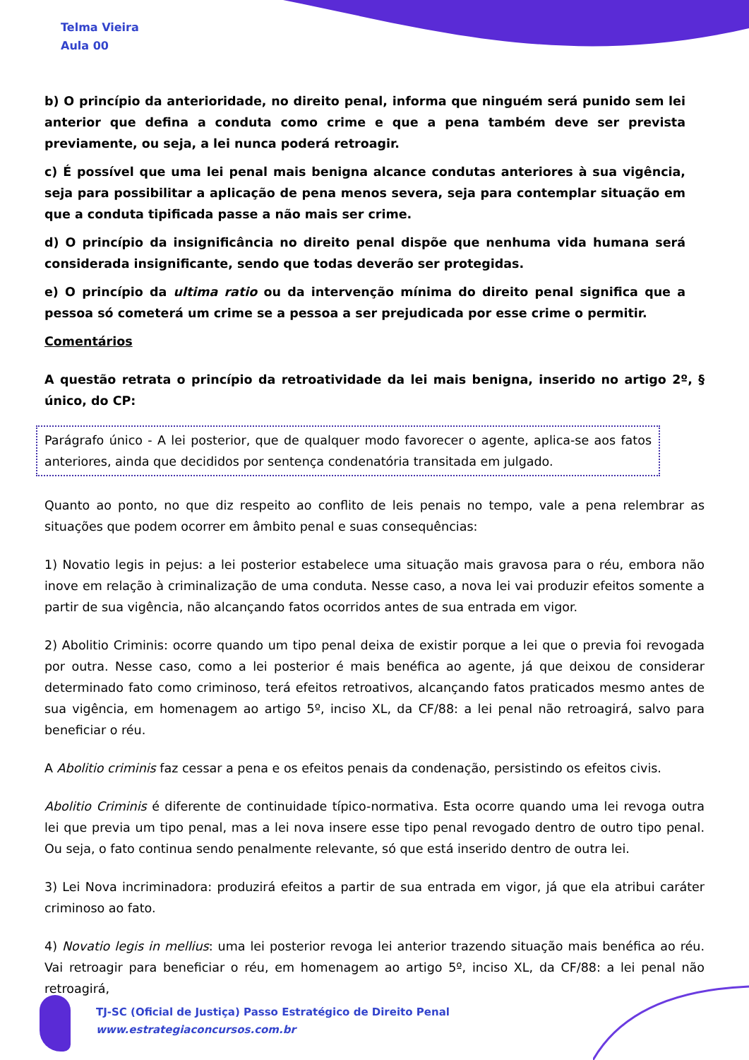Telma Vieira
Aula 00
b) O princípio da anterioridade, no direito penal, informa que ninguém será punido sem lei anterior que defina a conduta como crime e que a pena também deve ser prevista previamente, ou seja, a lei nunca poderá retroagir.
c) É possível que uma lei penal mais benigna alcance condutas anteriores à sua vigência, seja para possibilitar a aplicação de pena menos severa, seja para contemplar situação em que a conduta tipificada passe a não mais ser crime.
d) O princípio da insignificância no direito penal dispõe que nenhuma vida humana será considerada insignificante, sendo que todas deverão ser protegidas.
e) O princípio da ultima ratio ou da intervenção mínima do direito penal significa que a pessoa só cometerá um crime se a pessoa a ser prejudicada por esse crime o permitir.
Comentários
A questão retrata o princípio da retroatividade da lei mais benigna, inserido no artigo 2º, § único, do CP:
Parágrafo único - A lei posterior, que de qualquer modo favorecer o agente, aplica-se aos fatos anteriores, ainda que decididos por sentença condenatória transitada em julgado.
Quanto ao ponto, no que diz respeito ao conflito de leis penais no tempo, vale a pena relembrar as situações que podem ocorrer em âmbito penal e suas consequências:
1) Novatio legis in pejus: a lei posterior estabelece uma situação mais gravosa para o réu, embora não inove em relação à criminalização de uma conduta. Nesse caso, a nova lei vai produzir efeitos somente a partir de sua vigência, não alcançando fatos ocorridos antes de sua entrada em vigor.
2) Abolitio Criminis: ocorre quando um tipo penal deixa de existir porque a lei que o previa foi revogada por outra. Nesse caso, como a lei posterior é mais benéfica ao agente, já que deixou de considerar determinado fato como criminoso, terá efeitos retroativos, alcançando fatos praticados mesmo antes de sua vigência, em homenagem ao artigo 5º, inciso XL, da CF/88: a lei penal não retroagirá, salvo para beneficiar o réu.
A Abolitio criminis faz cessar a pena e os efeitos penais da condenação, persistindo os efeitos civis.
Abolitio Criminis é diferente de continuidade típico-normativa. Esta ocorre quando uma lei revoga outra lei que previa um tipo penal, mas a lei nova insere esse tipo penal revogado dentro de outro tipo penal. Ou seja, o fato continua sendo penalmente relevante, só que está inserido dentro de outra lei.
3) Lei Nova incriminadora: produzirá efeitos a partir de sua entrada em vigor, já que ela atribui caráter criminoso ao fato.
4) Novatio legis in mellius: uma lei posterior revoga lei anterior trazendo situação mais benéfica ao réu. Vai retroagir para beneficiar o réu, em homenagem ao artigo 5º, inciso XL, da CF/88: a lei penal não retroagirá,
TJ-SC (Oficial de Justiça) Passo Estratégico de Direito Penal
www.estrategiaconcursos.com.br